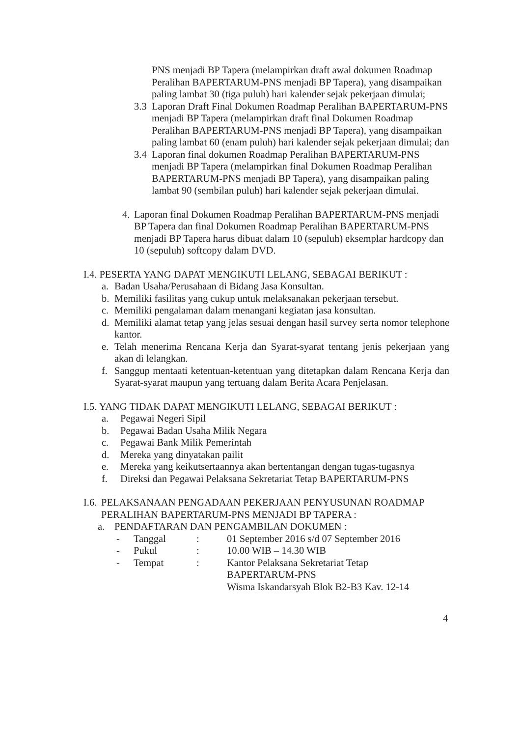PNS menjadi BP Tapera (melampirkan draft awal dokumen Roadmap Peralihan BAPERTARUM-PNS menjadi BP Tapera), yang disampaikan paling lambat 30 (tiga puluh) hari kalender sejak pekerjaan dimulai;
3.3 Laporan Draft Final Dokumen Roadmap Peralihan BAPERTARUM-PNS menjadi BP Tapera (melampirkan draft final Dokumen Roadmap Peralihan BAPERTARUM-PNS menjadi BP Tapera), yang disampaikan paling lambat 60 (enam puluh) hari kalender sejak pekerjaan dimulai; dan
3.4 Laporan final dokumen Roadmap Peralihan BAPERTARUM-PNS menjadi BP Tapera (melampirkan final Dokumen Roadmap Peralihan BAPERTARUM-PNS menjadi BP Tapera), yang disampaikan paling lambat 90 (sembilan puluh) hari kalender sejak pekerjaan dimulai.
4. Laporan final Dokumen Roadmap Peralihan BAPERTARUM-PNS menjadi BP Tapera dan final Dokumen Roadmap Peralihan BAPERTARUM-PNS menjadi BP Tapera harus dibuat dalam 10 (sepuluh) eksemplar hardcopy dan 10 (sepuluh) softcopy dalam DVD.
I.4. PESERTA YANG DAPAT MENGIKUTI LELANG, SEBAGAI BERIKUT :
a. Badan Usaha/Perusahaan di Bidang Jasa Konsultan.
b. Memiliki fasilitas yang cukup untuk melaksanakan pekerjaan tersebut.
c. Memiliki pengalaman dalam menangani kegiatan jasa konsultan.
d. Memiliki alamat tetap yang jelas sesuai dengan hasil survey serta nomor telephone kantor.
e. Telah menerima Rencana Kerja dan Syarat-syarat tentang jenis pekerjaan yang akan di lelangkan.
f. Sanggup mentaati ketentuan-ketentuan yang ditetapkan dalam Rencana Kerja dan Syarat-syarat maupun yang tertuang dalam Berita Acara Penjelasan.
I.5. YANG TIDAK DAPAT MENGIKUTI LELANG, SEBAGAI BERIKUT :
a. Pegawai Negeri Sipil
b. Pegawai Badan Usaha Milik Negara
c. Pegawai Bank Milik Pemerintah
d. Mereka yang dinyatakan pailit
e. Mereka yang keikutsertaannya akan bertentangan dengan tugas-tugasnya
f. Direksi dan Pegawai Pelaksana Sekretariat Tetap BAPERTARUM-PNS
I.6. PELAKSANAAN PENGADAAN PEKERJAAN PENYUSUNAN ROADMAP PERALIHAN BAPERTARUM-PNS MENJADI BP TAPERA :
a. PENDAFTARAN DAN PENGAMBILAN DOKUMEN :
| - | Tanggal | : | 01 September 2016 s/d 07 September 2016 |
| - | Pukul | : | 10.00 WIB – 14.30 WIB |
| - | Tempat | : | Kantor Pelaksana Sekretariat Tetap BAPERTARUM-PNS Wisma Iskandarsyah Blok B2-B3 Kav. 12-14 |
4